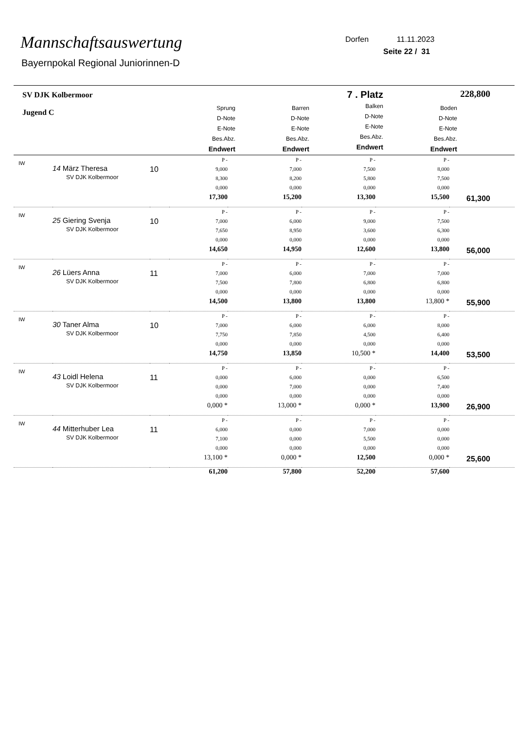Mannschaftsauswertung
Bayernpokal Regional Juniorinnen-D
Dorfen 11.11.2023
Seite 22 / 31
| SV DJK Kolbermoor Jugend C | Sprung D-Note E-Note Bes.Abz. Endwert | Barren D-Note E-Note Bes.Abz. Endwert | 7 . Platz Balken D-Note E-Note Bes.Abz. Endwert | Boden D-Note E-Note Bes.Abz. Endwert | 228,800 |
| IW | 14 März Theresa SV DJK Kolbermoor | 10 | P - 9,000 8,300 0,000 17,300 | P - 7,000 8,200 0,000 15,200 | P - 7,500 5,800 0,000 13,300 | P - 8,000 7,500 0,000 15,500 | 61,300 |
| IW | 25 Giering Svenja SV DJK Kolbermoor | 10 | P - 7,000 7,650 0,000 14,650 | P - 6,000 8,950 0,000 14,950 | P - 9,000 3,600 0,000 12,600 | P - 7,500 6,300 0,000 13,800 | 56,000 |
| IW | 26 Lüers Anna SV DJK Kolbermoor | 11 | P - 7,000 7,500 0,000 14,500 | P - 6,000 7,800 0,000 13,800 | P - 7,000 6,800 0,000 13,800 | P - 7,000 6,800 0,000 13,800 * | 55,900 |
| IW | 30 Taner Alma SV DJK Kolbermoor | 10 | P - 7,000 7,750 0,000 14,750 | P - 6,000 7,850 0,000 13,850 | P - 6,000 4,500 0,000 10,500 * | P - 8,000 6,400 0,000 14,400 | 53,500 |
| IW | 43 Loidl Helena SV DJK Kolbermoor | 11 | P - 0,000 0,000 0,000 0,000 * | P - 6,000 7,000 0,000 13,000 * | P - 0,000 0,000 0,000 0,000 * | P - 6,500 7,400 0,000 13,900 | 26,900 |
| IW | 44 Mitterhuber Lea SV DJK Kolbermoor | 11 | P - 6,000 7,100 0,000 13,100 * | P - 0,000 0,000 0,000 0,000 * | P - 7,000 5,500 0,000 12,500 | P - 0,000 0,000 0,000 0,000 * | 25,600 |
| | | | 61,200 | 57,800 | 52,200 | 57,600 | |